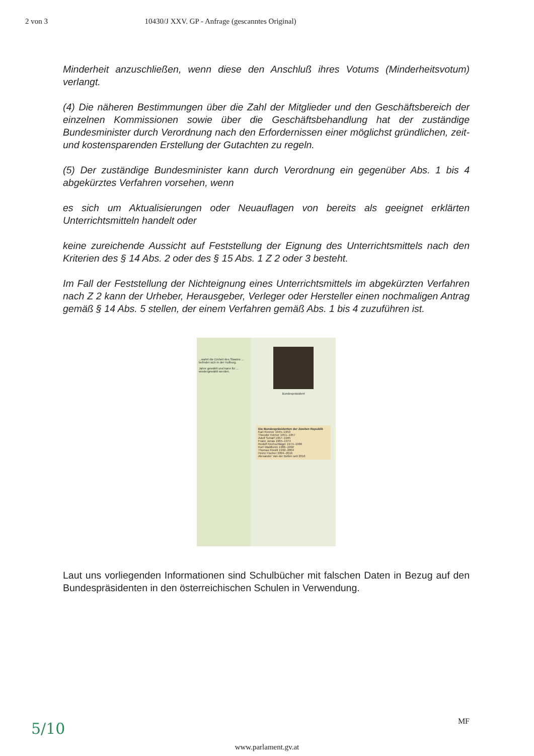2 von 3 10430/J XXV. GP - Anfrage (gescanntes Original)
Minderheit anzuschließen, wenn diese den Anschluß ihres Votums (Minderheitsvotum) verlangt.
(4) Die näheren Bestimmungen über die Zahl der Mitglieder und den Geschäftsbereich der einzelnen Kommissionen sowie über die Geschäftsbehandlung hat der zuständige Bundesminister durch Verordnung nach den Erfordernissen einer möglichst gründlichen, zeit- und kostensparenden Erstellung der Gutachten zu regeln.
(5) Der zuständige Bundesminister kann durch Verordnung ein gegenüber Abs. 1 bis 4 abgekürztes Verfahren vorsehen, wenn
es sich um Aktualisierungen oder Neuauflagen von bereits als geeignet erklärten Unterrichtsmitteln handelt oder
keine zureichende Aussicht auf Feststellung der Eignung des Unterrichtsmittels nach den Kriterien des § 14 Abs. 2 oder des § 15 Abs. 1 Z 2 oder 3 besteht.
Im Fall der Feststellung der Nichteignung eines Unterrichtsmittels im abgekürzten Verfahren nach Z 2 kann der Urheber, Herausgeber, Verleger oder Hersteller einen nochmaligen Antrag gemäß § 14 Abs. 5 stellen, der einem Verfahren gemäß Abs. 1 bis 4 zuzuführen ist.
...wahrt die Einheit des Staates ... befindet sich in der Hofburg.
Jahre gewählt und kann für ... wiedergewählt werden.
Bundespräsident
Die Bundespräsidenten der Zweiten Republik
Karl Renner 1945–1950
Theodor Körner 1951–1957
Adolf Schärf 1957–1965
Franz Jonas 1965–1974
Rudolf Kirchschläger 1974–1986
Kurt Waldheim 1986–1992
Thomas Klestil 1992–2004
Heinz Fischer 2004–2016
Alexander Van der Bellen seit 2016
Laut uns vorliegenden Informationen sind Schulbücher mit falschen Daten in Bezug auf den Bundespräsidenten in den österreichischen Schulen in Verwendung.
5/10 MF
www.parlament.gv.at